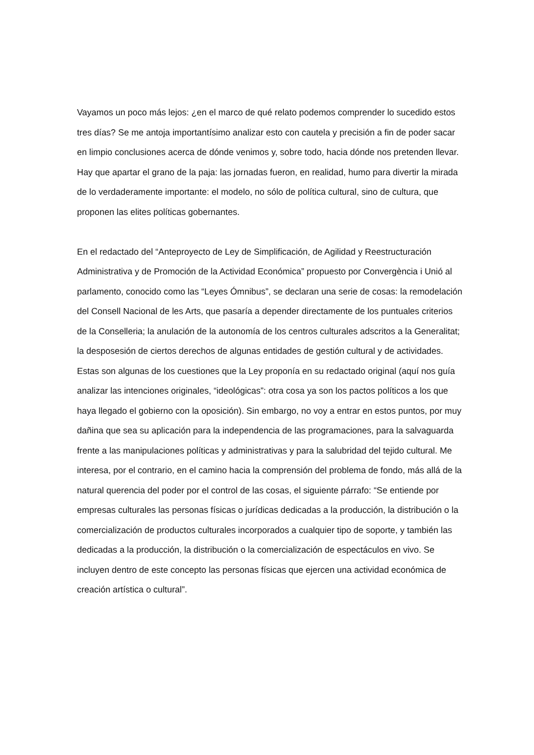Vayamos un poco más lejos: ¿en el marco de qué relato podemos comprender lo sucedido estos tres días? Se me antoja importantísimo analizar esto con cautela y precisión a fin de poder sacar en limpio conclusiones acerca de dónde venimos y, sobre todo, hacia dónde nos pretenden llevar. Hay que apartar el grano de la paja: las jornadas fueron, en realidad, humo para divertir la mirada de lo verdaderamente importante: el modelo, no sólo de política cultural, sino de cultura, que proponen las elites políticas gobernantes.
En el redactado del “Anteproyecto de Ley de Simplificación, de Agilidad y Reestructuración Administrativa y de Promoción de la Actividad Económica” propuesto por Convergència i Unió al parlamento, conocido como las “Leyes Ómnibus”, se declaran una serie de cosas: la remodelación del Consell Nacional de les Arts, que pasaría a depender directamente de los puntuales criterios de la Conselleria; la anulación de la autonomía de los centros culturales adscritos a la Generalitat; la desposesión de ciertos derechos de algunas entidades de gestión cultural y de actividades. Estas son algunas de los cuestiones que la Ley proponía en su redactado original (aquí nos guía analizar las intenciones originales, “ideológicas”: otra cosa ya son los pactos políticos a los que haya llegado el gobierno con la oposición). Sin embargo, no voy a entrar en estos puntos, por muy dañina que sea su aplicación para la independencia de las programaciones, para la salvaguarda frente a las manipulaciones políticas y administrativas y para la salubridad del tejido cultural. Me interesa, por el contrario, en el camino hacia la comprensión del problema de fondo, más allá de la natural querencia del poder por el control de las cosas, el siguiente párrafo: “Se entiende por empresas culturales las personas físicas o jurídicas dedicadas a la producción, la distribución o la comercialización de productos culturales incorporados a cualquier tipo de soporte, y también las dedicadas a la producción, la distribución o la comercialización de espectáculos en vivo. Se incluyen dentro de este concepto las personas físicas que ejercen una actividad económica de creación artística o cultural”.